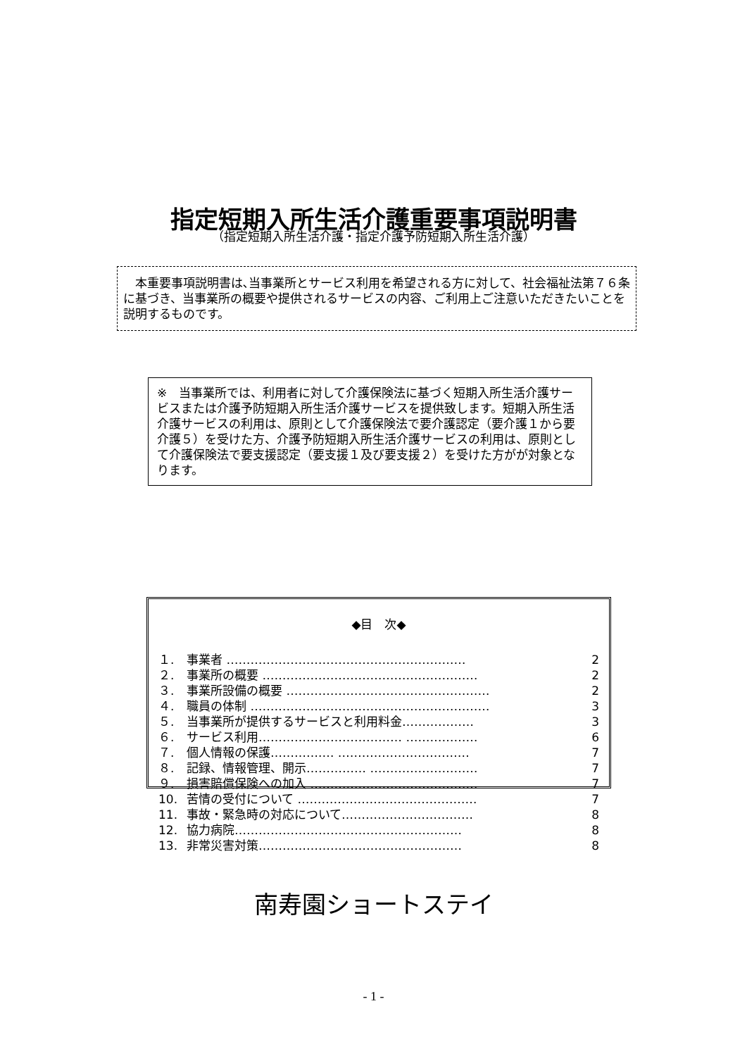指定短期入所生活介護重要事項説明書
（指定短期入所生活介護・指定介護予防短期入所生活介護）
　本重要事項説明書は､当事業所とサービス利用を希望される方に対して、社会福祉法第７６条に基づき、当事業所の概要や提供されるサービスの内容、ご利用上ご注意いただきたいことを説明するものです。
※　当事業所では、利用者に対して介護保険法に基づく短期入所生活介護サービスまたは介護予防短期入所生活介護サービスを提供致します。短期入所生活介護サービスの利用は、原則として介護保険法で要介護認定（要介護１から要介護５）を受けた方、介護予防短期入所生活介護サービスの利用は、原則として介護保険法で要支援認定（要支援１及び要支援２）を受けた方がが対象となります。
◆目　次◆
| １. | 事業者 …………………………………………………… | 2 |
| ２. | 事業所の概要 ……………………………………………… | 2 |
| ３. | 事業所設備の概要 …………………………………………… | 2 |
| ４. | 職員の体制 …………………………………………………… | 3 |
| ５. | 当事業所が提供するサービスと利用料金……………… | 3 |
| ６. | サービス利用……………………………… ……………… | 6 |
| ７. | 個人情報の保護………….… …………………………… | 7 |
| ８. | 記録、情報管理、開示…………… ……………………… | 7 |
| ９. | 損害賠償保険への加入 …………………………………… | 7 |
| 10. | 苦情の受付について ……………………………………… | 7 |
| 11. | 事故・緊急時の対応について…………………………… | 8 |
| 12. | 協力病院………………………………………………… | 8 |
| 13. | 非常災害対策…………………………………………… | 8 |
南寿園ショートステイ
- 1 -